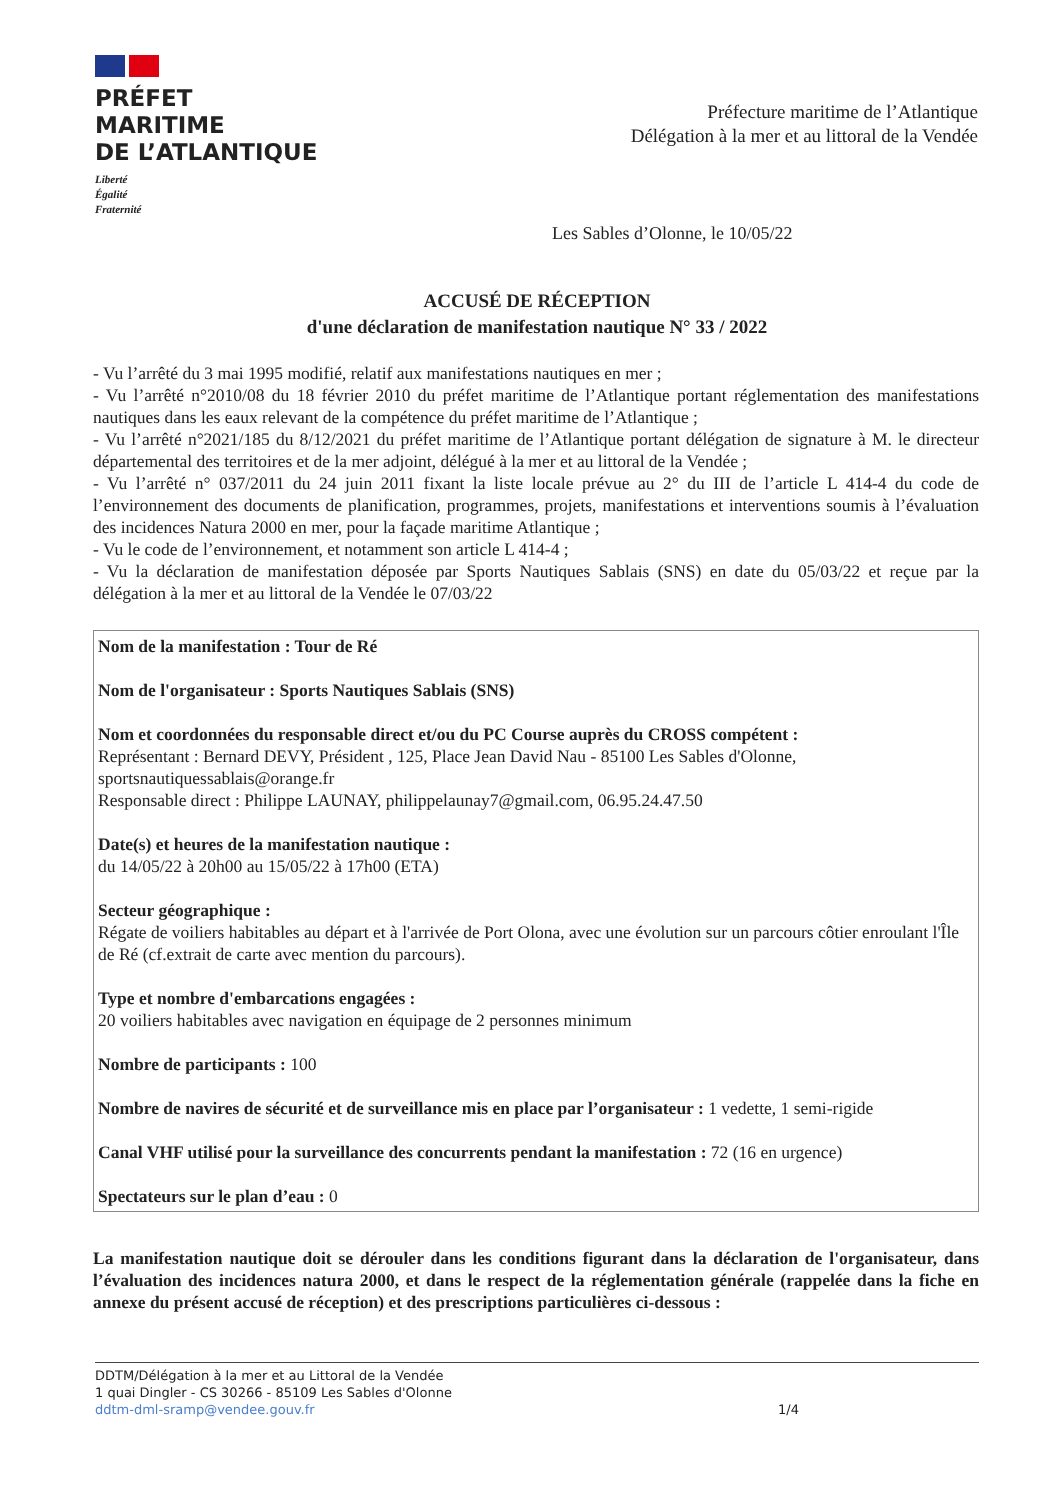PRÉFET
MARITIME
DE L’ATLANTIQUE
Liberté
Égalité
Fraternité
Préfecture maritime de l’Atlantique
Délégation à la mer et au littoral de la Vendée
Les Sables d’Olonne, le 10/05/22
ACCUSÉ DE RÉCEPTION
d'une déclaration de manifestation nautique N° 33 / 2022
- Vu l’arrêté du 3 mai 1995 modifié, relatif aux manifestations nautiques en mer ;
- Vu l’arrêté n°2010/08 du 18 février 2010 du préfet maritime de l’Atlantique portant réglementation des manifestations nautiques dans les eaux relevant de la compétence du préfet maritime de l’Atlantique ;
- Vu l’arrêté n°2021/185 du 8/12/2021 du préfet maritime de l’Atlantique portant délégation de signature à M. le directeur départemental des territoires et de la mer adjoint, délégué à la mer et au littoral de la Vendée ;
- Vu l’arrêté n° 037/2011 du 24 juin 2011 fixant la liste locale prévue au 2° du III de l’article L 414-4 du code de l’environnement des documents de planification, programmes, projets, manifestations et interventions soumis à l’évaluation des incidences Natura 2000 en mer, pour la façade maritime Atlantique ;
- Vu le code de l’environnement, et notamment son article L 414-4 ;
- Vu la déclaration de manifestation déposée par Sports Nautiques Sablais (SNS) en date du 05/03/22 et reçue par la délégation à la mer et au littoral de la Vendée le 07/03/22
Nom de la manifestation : Tour de Ré
Nom de l'organisateur : Sports Nautiques Sablais (SNS)
Nom et coordonnées du responsable direct et/ou du PC Course auprès du CROSS compétent :
Représentant : Bernard DEVY, Président , 125, Place Jean David Nau - 85100 Les Sables d'Olonne, sportsnautiquessablais@orange.fr
Responsable direct : Philippe LAUNAY, philippelaunay7@gmail.com, 06.95.24.47.50
Date(s) et heures de la manifestation nautique :
du 14/05/22 à 20h00 au 15/05/22 à 17h00 (ETA)
Secteur géographique :
Régate de voiliers habitables au départ et à l'arrivée de Port Olona, avec une évolution sur un parcours côtier enroulant l'Île de Ré (cf.extrait de carte avec mention du parcours).
Type et nombre d'embarcations engagées :
20 voiliers habitables avec navigation en équipage de 2 personnes minimum
Nombre de participants : 100
Nombre de navires de sécurité et de surveillance mis en place par l’organisateur : 1 vedette, 1 semi-rigide
Canal VHF utilisé pour la surveillance des concurrents pendant la manifestation : 72 (16 en urgence)
Spectateurs sur le plan d’eau : 0
La manifestation nautique doit se dérouler dans les conditions figurant dans la déclaration de l'organisateur, dans l’évaluation des incidences natura 2000, et dans le respect de la réglementation générale (rappelée dans la fiche en annexe du présent accusé de réception) et des prescriptions particulières ci-dessous :
DDTM/Délégation à la mer et au Littoral de la Vendée
1 quai Dingler - CS 30266 - 85109 Les Sables d'Olonne
ddtm-dml-sramp@vendee.gouv.fr
1/4